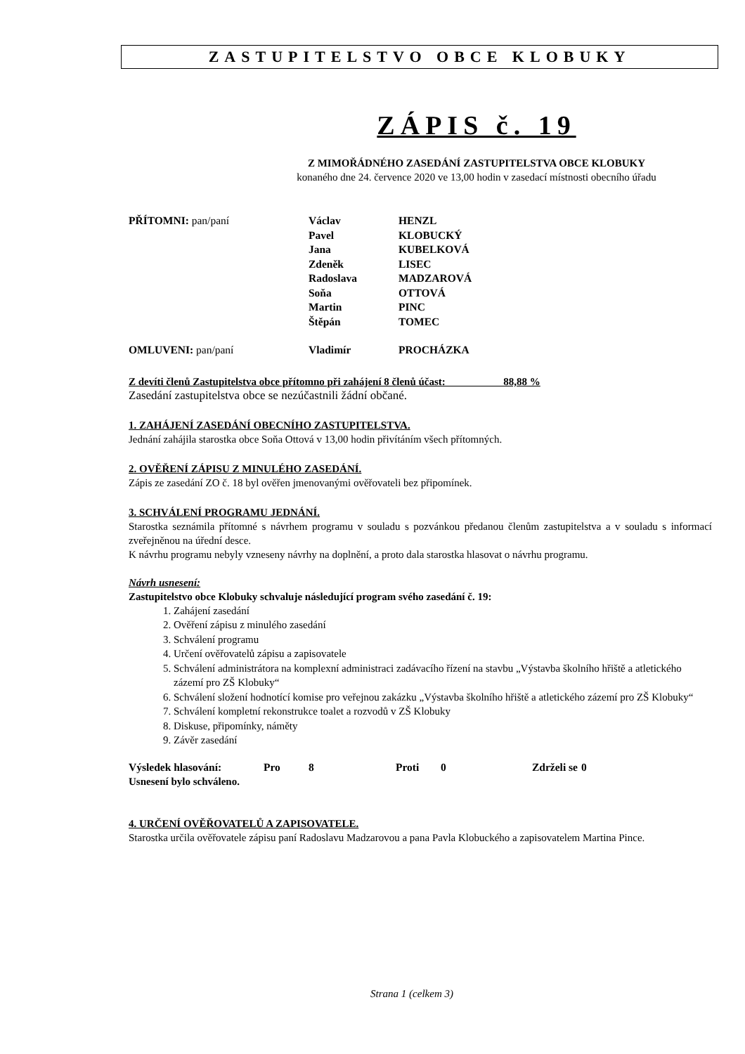ZASTUPITELSTVO OBCE KLOBUKY
ZÁPIS č. 19
Z MIMOŘÁDNÉHO ZASEDÁNÍ ZASTUPITELSTVA OBCE KLOBUKY
konaného dne 24. července 2020 ve 13,00 hodin v zasedací místnosti obecního úřadu
| PŘÍTOMNI: pan/paní | Václav | HENZL |
| | Pavel | KLOBUCKÝ |
| | Jana | KUBELKOVÁ |
| | Zdeněk | LISEC |
| | Radoslava | MADZAROVÁ |
| | Soňa | OTTOVÁ |
| | Martin | PINC |
| | Štěpán | TOMEC |
| OMLUVENI: pan/paní | Vladimír | PROCHÁZKA |
Z devíti členů Zastupitelstva obce přítomno při zahájení 8 členů účast: 88,88 %
Zasedání zastupitelstva obce se nezúčastnili žádní občané.
1. ZAHÁJENÍ ZASEDÁNÍ OBECNÍHO ZASTUPITELSTVA.
Jednání zahájila starostka obce Soňa Ottová v 13,00 hodin přivítáním všech přítomných.
2. OVĚŘENÍ ZÁPISU Z MINULÉHO ZASEDÁNÍ.
Zápis ze zasedání ZO č. 18 byl ověřen jmenovanými ověřovateli bez připomínek.
3. SCHVÁLENÍ PROGRAMU JEDNÁNÍ.
Starostka seznámila přítomné s návrhem programu v souladu s pozvánkou předanou členům zastupitelstva a v souladu s informací zveřejněnou na úřední desce.
K návrhu programu nebyly vzneseny návrhy na doplnění, a proto dala starostka hlasovat o návrhu programu.
Návrh usnesení:
Zastupitelstvo obce Klobuky schvaluje následující program svého zasedání č. 19:
1. Zahájení zasedání
2. Ověření zápisu z minulého zasedání
3. Schválení programu
4. Určení ověřovatelů zápisu a zapisovatele
5. Schválení administrátora na komplexní administraci zadávacího řízení na stavbu „Výstavba školního hřiště a atletického zázemí pro ZŠ Klobuky“
6. Schválení složení hodnotící komise pro veřejnou zakázku „Výstavba školního hřiště a atletického zázemí pro ZŠ Klobuky“
7. Schválení kompletní rekonstrukce toalet a rozvodů v ZŠ Klobuky
8. Diskuse, připomínky, náměty
9. Závěr zasedání
| Výsledek hlasování: | Pro | 8 | Proti | 0 | Zdrželi se | 0 |
Usnesení bylo schváleno.
4. URČENÍ OVĚŘOVATELŮ A ZAPISOVATELE.
Starostka určila ověřovatele zápisu paní Radoslavu Madzarovou a pana Pavla Klobuckého a zapisovatelem Martina Pince.
Strana 1 (celkem 3)